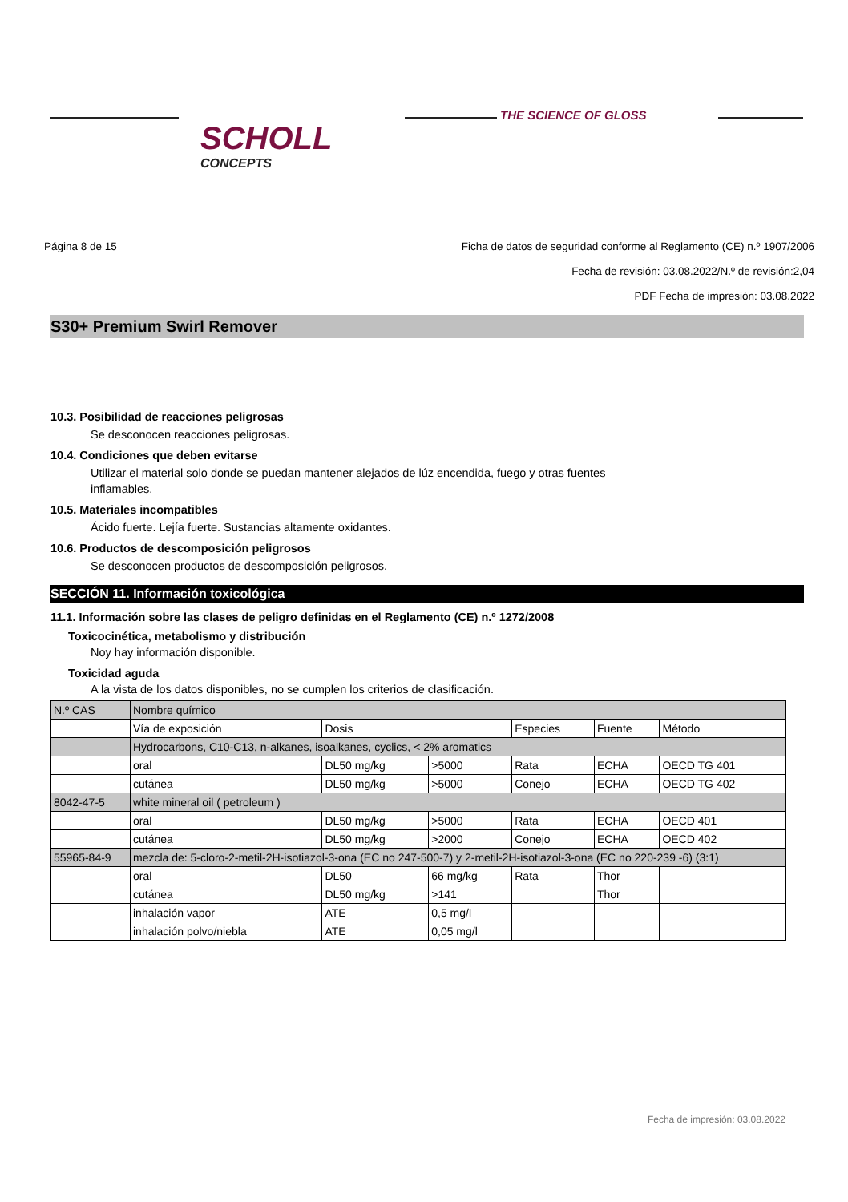SCHOLL
CONCEPTS
THE SCIENCE OF GLOSS
Página 8 de 15 Ficha de datos de seguridad conforme al Reglamento (CE) n.º 1907/2006
Fecha de revisión: 03.08.2022/N.º de revisión:2,04
PDF Fecha de impresión: 03.08.2022
S30+ Premium Swirl Remover
10.3. Posibilidad de reacciones peligrosas
Se desconocen reacciones peligrosas.
10.4. Condiciones que deben evitarse
Utilizar el material solo donde se puedan mantener alejados de lúz encendida, fuego y otras fuentes
inflamables.
10.5. Materiales incompatibles
Ácido fuerte. Lejía fuerte. Sustancias altamente oxidantes.
10.6. Productos de descomposición peligrosos
Se desconocen productos de descomposición peligrosos.
SECCIÓN 11. Información toxicológica
11.1. Información sobre las clases de peligro definidas en el Reglamento (CE) n.º 1272/2008
Toxicocinética, metabolismo y distribución
Noy hay información disponible.
Toxicidad aguda
A la vista de los datos disponibles, no se cumplen los criterios de clasificación.
| N.º CAS | Nombre químico | | | | | |
| | Vía de exposición | Dosis | | Especies | Fuente | Método |
| | Hydrocarbons, C10-C13, n-alkanes, isoalkanes, cyclics, < 2% aromatics | | | | | |
| | oral | DL50 mg/kg | >5000 | Rata | ECHA | OECD TG 401 |
| | cutánea | DL50 mg/kg | >5000 | Conejo | ECHA | OECD TG 402 |
| 8042-47-5 | white mineral oil ( petroleum ) | | | | | |
| | oral | DL50 mg/kg | >5000 | Rata | ECHA | OECD 401 |
| | cutánea | DL50 mg/kg | >2000 | Conejo | ECHA | OECD 402 |
| 55965-84-9 | mezcla de: 5-cloro-2-metil-2H-isotiazol-3-ona (EC no 247-500-7) y 2-metil-2H-isotiazol-3-ona (EC no 220-239 -6) (3:1) | | | | | |
| | oral | DL50 | 66 mg/kg | Rata | Thor | |
| | cutánea | DL50 mg/kg | >141 | | Thor | |
| | inhalación vapor | ATE | 0,5 mg/l | | | |
| | inhalación polvo/niebla | ATE | 0,05 mg/l | | | |
Fecha de impresión: 03.08.2022